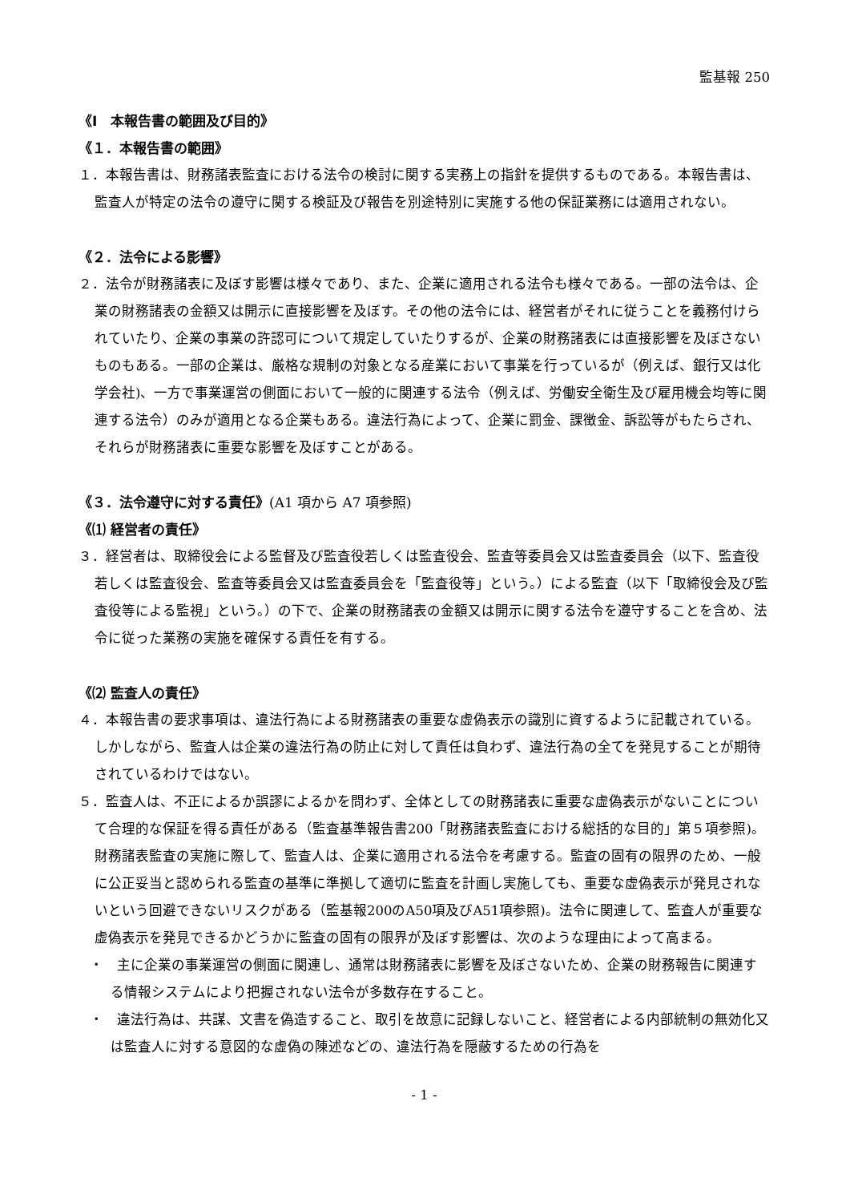監基報 250
《Ⅰ　本報告書の範囲及び目的》
《１．本報告書の範囲》
１．本報告書は、財務諸表監査における法令の検討に関する実務上の指針を提供するものである。本報告書は、監査人が特定の法令の遵守に関する検証及び報告を別途特別に実施する他の保証業務には適用されない。
《２．法令による影響》
２．法令が財務諸表に及ぼす影響は様々であり、また、企業に適用される法令も様々である。一部の法令は、企業の財務諸表の金額又は開示に直接影響を及ぼす。その他の法令には、経営者がそれに従うことを義務付けられていたり、企業の事業の許認可について規定していたりするが、企業の財務諸表には直接影響を及ぼさないものもある。一部の企業は、厳格な規制の対象となる産業において事業を行っているが（例えば、銀行又は化学会社)、一方で事業運営の側面において一般的に関連する法令（例えば、労働安全衛生及び雇用機会均等に関連する法令）のみが適用となる企業もある。違法行為によって、企業に罰金、課徴金、訴訟等がもたらされ、それらが財務諸表に重要な影響を及ぼすことがある。
《３．法令遵守に対する責任》(A1 項から A7 項参照)
《⑴ 経営者の責任》
３．経営者は、取締役会による監督及び監査役若しくは監査役会、監査等委員会又は監査委員会（以下、監査役若しくは監査役会、監査等委員会又は監査委員会を「監査役等」という。）による監査（以下「取締役会及び監査役等による監視」という。）の下で、企業の財務諸表の金額又は開示に関する法令を遵守することを含め、法令に従った業務の実施を確保する責任を有する。
《⑵ 監査人の責任》
４．本報告書の要求事項は、違法行為による財務諸表の重要な虚偽表示の識別に資するように記載されている。しかしながら、監査人は企業の違法行為の防止に対して責任は負わず、違法行為の全てを発見することが期待されているわけではない。
５．監査人は、不正によるか誤謬によるかを問わず、全体としての財務諸表に重要な虚偽表示がないことについて合理的な保証を得る責任がある（監査基準報告書200「財務諸表監査における総括的な目的」第５項参照)。財務諸表監査の実施に際して、監査人は、企業に適用される法令を考慮する。監査の固有の限界のため、一般に公正妥当と認められる監査の基準に準拠して適切に監査を計画し実施しても、重要な虚偽表示が発見されないという回避できないリスクがある（監基報200のA50項及びA51項参照)。法令に関連して、監査人が重要な虚偽表示を発見できるかどうかに監査の固有の限界が及ぼす影響は、次のような理由によって高まる。
・　主に企業の事業運営の側面に関連し、通常は財務諸表に影響を及ぼさないため、企業の財務報告に関連する情報システムにより把握されない法令が多数存在すること。
・　違法行為は、共謀、文書を偽造すること、取引を故意に記録しないこと、経営者による内部統制の無効化又は監査人に対する意図的な虚偽の陳述などの、違法行為を隠蔽するための行為を
- 1 -